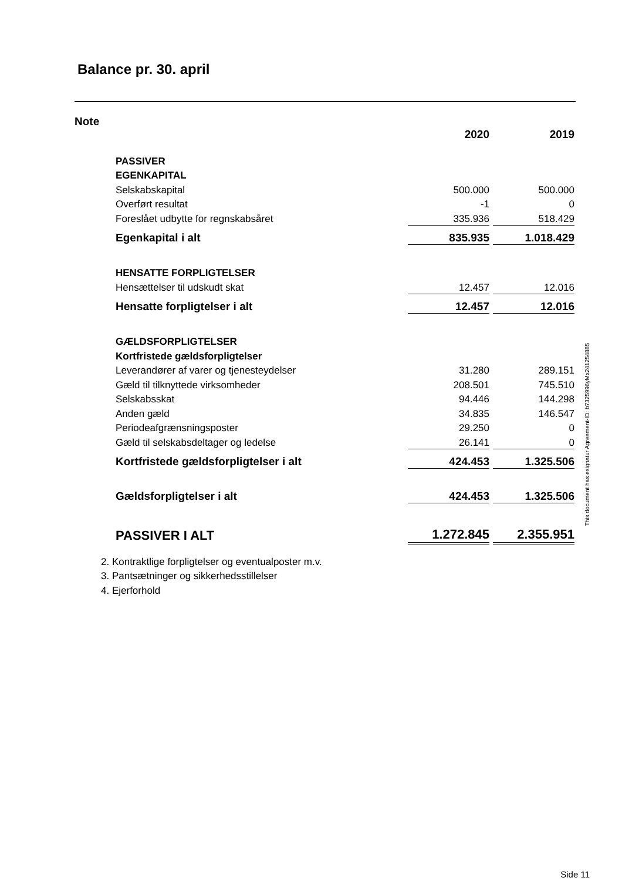Balance pr. 30. april
| Note | | 2020 | | 2019 |
| --- | --- | --- | --- | --- |
| | PASSIVER | | | |
| | EGENKAPITAL | | | |
| | Selskabskapital | 500.000 | | 500.000 |
| | Overført resultat | -1 | | 0 |
| | Foreslået udbytte for regnskabsåret | 335.936 | | 518.429 |
| | Egenkapital i alt | 835.935 | | 1.018.429 |
| | HENSATTE FORPLIGTELSER | | | |
| | Hensættelser til udskudt skat | 12.457 | | 12.016 |
| | Hensatte forpligtelser i alt | 12.457 | | 12.016 |
| | GÆLDSFORPLIGTELSER | | | |
| | Kortfristede gældsforpligtelser | | | |
| | Leverandører af varer og tjenesteydelser | 31.280 | | 289.151 |
| | Gæld til tilknyttede virksomheder | 208.501 | | 745.510 |
| | Selskabsskat | 94.446 | | 144.298 |
| | Anden gæld | 34.835 | | 146.547 |
| | Periodeafgrænsningsposter | 29.250 | | 0 |
| | Gæld til selskabsdeltager og ledelse | 26.141 | | 0 |
| | Kortfristede gældsforpligtelser i alt | 424.453 | | 1.325.506 |
| | Gældsforpligtelser i alt | 424.453 | | 1.325.506 |
| | PASSIVER I ALT | 1.272.845 | | 2.355.951 |
2. Kontraktlige forpligtelser og eventualposter m.v.
3. Pantsætninger og sikkerhedsstillelser
4. Ejerforhold
This document has esignatur Agreement-ID: b7325996yMx241254885
Side 11